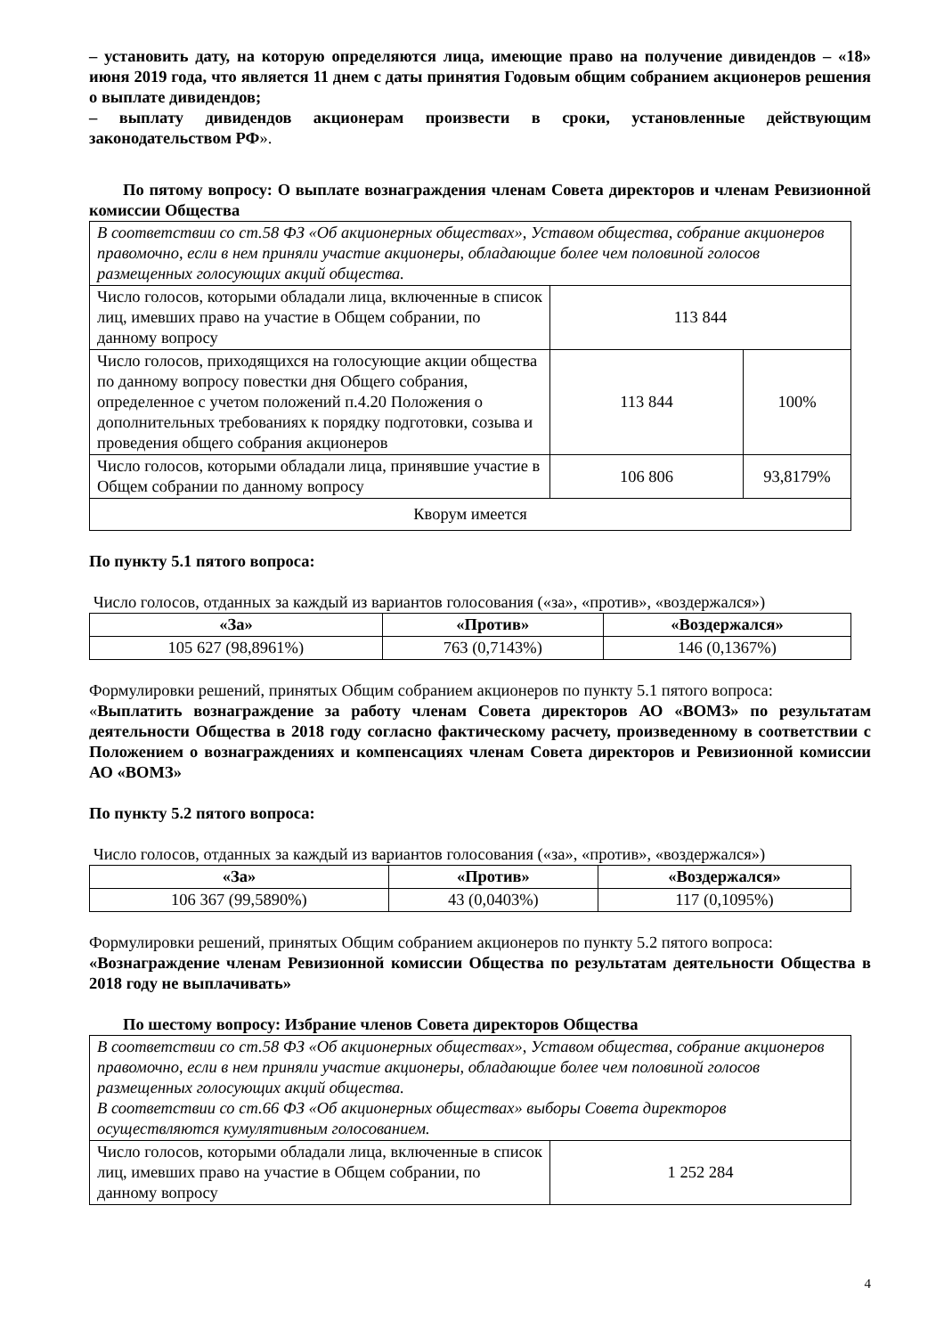– установить дату, на которую определяются лица, имеющие право на получение дивидендов – «18» июня 2019 года, что является 11 днем с даты принятия Годовым общим собранием акционеров решения о выплате дивидендов;
– выплату дивидендов акционерам произвести в сроки, установленные действующим законодательством РФ».
По пятому вопросу: О выплате вознаграждения членам Совета директоров и членам Ревизионной комиссии Общества
| В соответствии со ст.58 ФЗ «Об акционерных обществах», Уставом общества, собрание акционеров правомочно, если в нем приняли участие акционеры, обладающие более чем половиной голосов размещенных голосующих акций общества. | | |
| Число голосов, которыми обладали лица, включенные в список лиц, имевших право на участие в Общем собрании, по данному вопросу | 113 844 | |
| Число голосов, приходящихся на голосующие акции общества по данному вопросу повестки дня Общего собрания, определенное с учетом положений п.4.20 Положения о дополнительных требованиях к порядку подготовки, созыва и проведения общего собрания акционеров | 113 844 | 100% |
| Число голосов, которыми обладали лица, принявшие участие в Общем собрании по данному вопросу | 106 806 | 93,8179% |
| Кворум имеется | | |
По пункту 5.1 пятого вопроса:
Число голосов, отданных за каждый из вариантов голосования («за», «против», «воздержался»)
| «За» | «Против» | «Воздержался» |
| --- | --- | --- |
| 105 627 (98,8961%) | 763 (0,7143%) | 146 (0,1367%) |
Формулировки решений, принятых Общим собранием акционеров по пункту 5.1 пятого вопроса:
«Выплатить вознаграждение за работу членам Совета директоров АО «ВОМЗ» по результатам деятельности Общества в 2018 году согласно фактическому расчету, произведенному в соответствии с Положением о вознаграждениях и компенсациях членам Совета директоров и Ревизионной комиссии АО «ВОМЗ»
По пункту 5.2 пятого вопроса:
Число голосов, отданных за каждый из вариантов голосования («за», «против», «воздержался»)
| «За» | «Против» | «Воздержался» |
| --- | --- | --- |
| 106 367 (99,5890%) | 43 (0,0403%) | 117 (0,1095%) |
Формулировки решений, принятых Общим собранием акционеров по пункту 5.2 пятого вопроса:
«Вознаграждение членам Ревизионной комиссии Общества по результатам деятельности Общества в 2018 году не выплачивать»
По шестому вопросу: Избрание членов Совета директоров Общества
| В соответствии со ст.58 ФЗ «Об акционерных обществах», Уставом общества, собрание акционеров правомочно, если в нем приняли участие акционеры, обладающие более чем половиной голосов размещенных голосующих акций общества. В соответствии со ст.66 ФЗ «Об акционерных обществах» выборы Совета директоров осуществляются кумулятивным голосованием. | |
| Число голосов, которыми обладали лица, включенные в список лиц, имевших право на участие в Общем собрании, по данному вопросу | 1 252 284 |
4